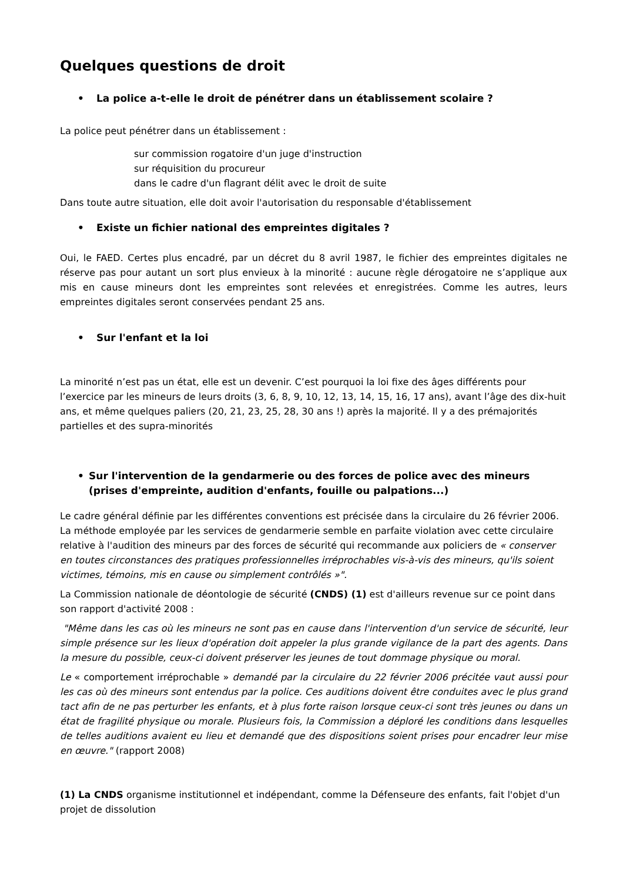Quelques questions de droit
• La police a-t-elle le droit de pénétrer dans un établissement scolaire ?
La police peut pénétrer dans un établissement :
sur commission rogatoire d'un juge d'instruction
sur réquisition du procureur
dans le cadre d'un flagrant délit avec le droit de suite
Dans toute autre situation, elle doit avoir l'autorisation du responsable d'établissement
• Existe un fichier national des empreintes digitales ?
Oui, le FAED. Certes plus encadré, par un décret du 8 avril 1987, le fichier des empreintes digitales ne réserve pas pour autant un sort plus envieux à la minorité : aucune règle dérogatoire ne s’applique aux mis en cause mineurs dont les empreintes sont relevées et enregistrées. Comme les autres, leurs empreintes digitales seront conservées pendant 25 ans.
• Sur l'enfant et la loi
La minorité n’est pas un état, elle est un devenir. C’est pourquoi la loi fixe des âges différents pour l’exercice par les mineurs de leurs droits (3, 6, 8, 9, 10, 12, 13, 14, 15, 16, 17 ans), avant l’âge des dix-huit ans, et même quelques paliers (20, 21, 23, 25, 28, 30 ans !) après la majorité. Il y a des prémajorités partielles et des supra-minorités
• Sur l'intervention de la gendarmerie ou des forces de police avec des mineurs (prises d'empreinte, audition d'enfants, fouille ou palpations...)
Le cadre général définie par les différentes conventions est précisée dans la circulaire du 26 février 2006. La méthode employée par les services de gendarmerie semble en parfaite violation avec cette circulaire relative à l'audition des mineurs par des forces de sécurité qui recommande aux policiers de « conserver en toutes circonstances des pratiques professionnelles irréprochables vis-à-vis des mineurs, qu'ils soient victimes, témoins, mis en cause ou simplement contrôlés »".
La Commission nationale de déontologie de sécurité (CNDS) (1) est d'ailleurs revenue sur ce point dans son rapport d'activité 2008 :
"Même dans les cas où les mineurs ne sont pas en cause dans l'intervention d'un service de sécurité, leur simple présence sur les lieux d'opération doit appeler la plus grande vigilance de la part des agents. Dans la mesure du possible, ceux-ci doivent préserver les jeunes de tout dommage physique ou moral.
Le « comportement irréprochable » demandé par la circulaire du 22 février 2006 précitée vaut aussi pour les cas où des mineurs sont entendus par la police. Ces auditions doivent être conduites avec le plus grand tact afin de ne pas perturber les enfants, et à plus forte raison lorsque ceux-ci sont très jeunes ou dans un état de fragilité physique ou morale. Plusieurs fois, la Commission a déploré les conditions dans lesquelles de telles auditions avaient eu lieu et demandé que des dispositions soient prises pour encadrer leur mise en œuvre." (rapport 2008)
(1) La CNDS organisme institutionnel et indépendant, comme la Défenseure des enfants, fait l'objet d'un projet de dissolution